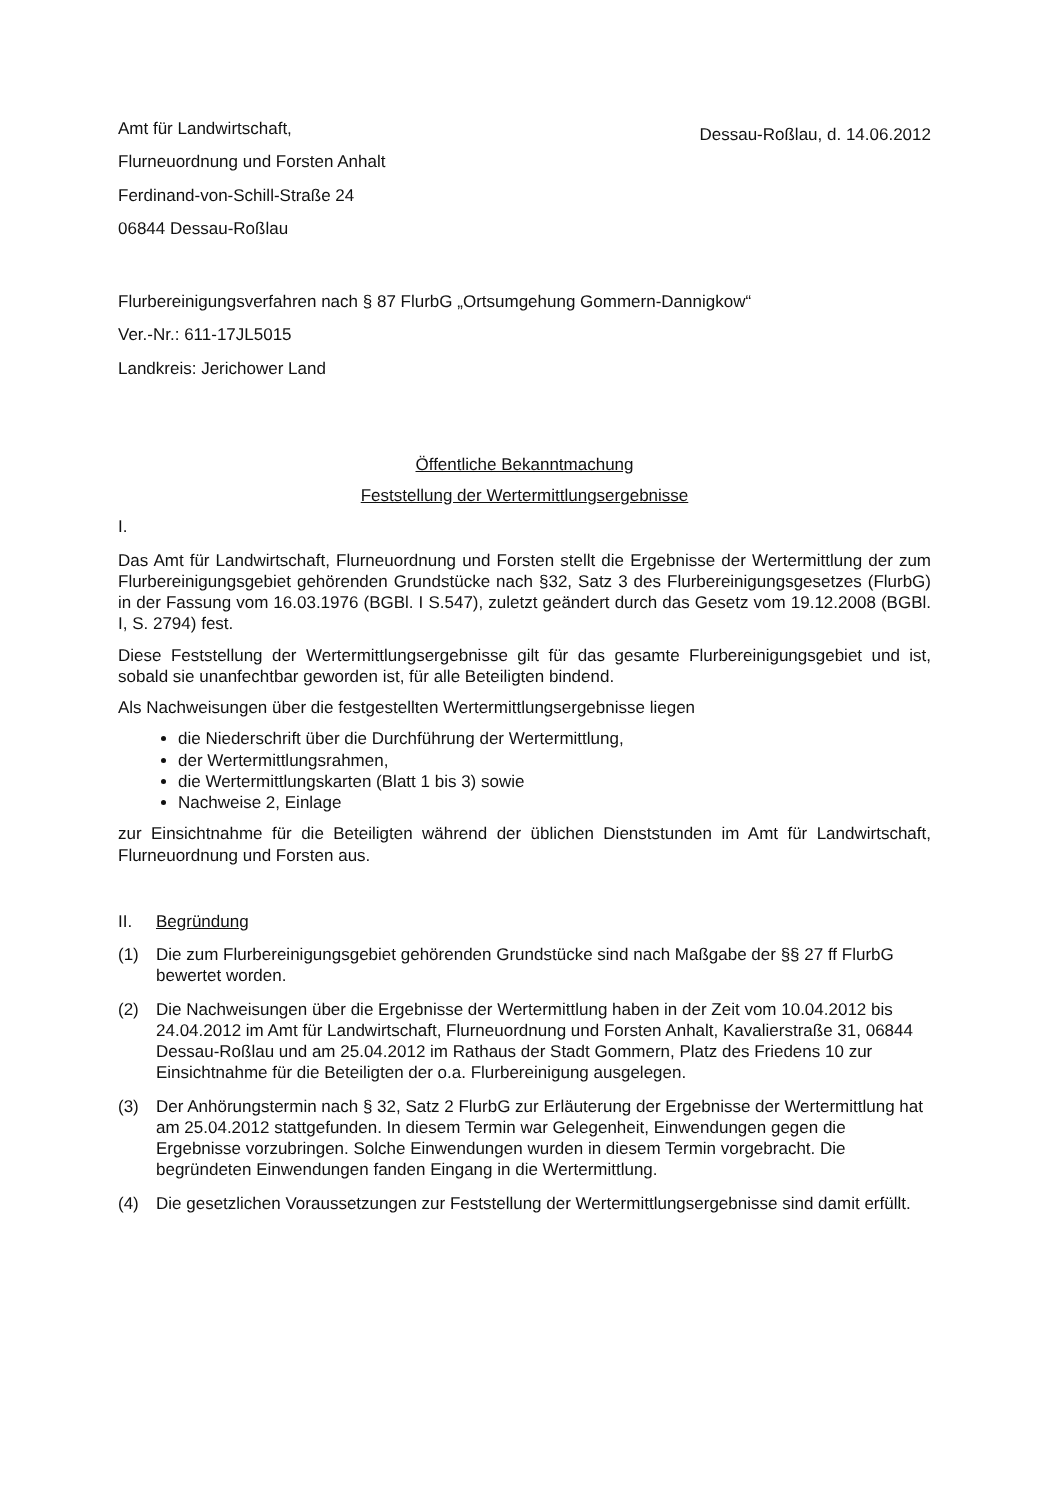Amt für Landwirtschaft,
Flurneuordnung und Forsten Anhalt
Ferdinand-von-Schill-Straße 24
06844 Dessau-Roßlau
Dessau-Roßlau, d. 14.06.2012
Flurbereinigungsverfahren nach § 87 FlurbG „Ortsumgehung Gommern-Dannigkow“
Ver.-Nr.: 611-17JL5015
Landkreis: Jerichower Land
Öffentliche Bekanntmachung
Feststellung der Wertermittlungsergebnisse
I.
Das Amt für Landwirtschaft, Flurneuordnung und Forsten stellt die Ergebnisse der Wertermittlung der zum Flurbereinigungsgebiet gehörenden Grundstücke nach §32, Satz 3 des Flurbereinigungsgesetzes (FlurbG) in der Fassung vom 16.03.1976 (BGBl. I S.547), zuletzt geändert durch das Gesetz vom 19.12.2008 (BGBl. I, S. 2794) fest.
Diese Feststellung der Wertermittlungsergebnisse gilt für das gesamte Flurbereinigungsgebiet und ist, sobald sie unanfechtbar geworden ist, für alle Beteiligten bindend.
Als Nachweisungen über die festgestellten Wertermittlungsergebnisse liegen
die Niederschrift über die Durchführung der Wertermittlung,
der Wertermittlungsrahmen,
die Wertermittlungskarten (Blatt 1 bis 3) sowie
Nachweise 2, Einlage
zur Einsichtnahme für die Beteiligten während der üblichen Dienststunden im Amt für Landwirtschaft, Flurneuordnung und Forsten aus.
II. Begründung
(1) Die zum Flurbereinigungsgebiet gehörenden Grundstücke sind nach Maßgabe der §§ 27 ff FlurbG bewertet worden.
(2) Die Nachweisungen über die Ergebnisse der Wertermittlung haben in der Zeit vom 10.04.2012 bis 24.04.2012 im Amt für Landwirtschaft, Flurneuordnung und Forsten Anhalt, Kavalierstraße 31, 06844 Dessau-Roßlau und am 25.04.2012 im Rathaus der Stadt Gommern, Platz des Friedens 10 zur Einsichtnahme für die Beteiligten der o.a. Flurbereinigung ausgelegen.
(3) Der Anhörungstermin nach § 32, Satz 2 FlurbG zur Erläuterung der Ergebnisse der Wertermittlung hat am 25.04.2012 stattgefunden. In diesem Termin war Gelegenheit, Einwendungen gegen die Ergebnisse vorzubringen. Solche Einwendungen wurden in diesem Termin vorgebracht. Die begründeten Einwendungen fanden Eingang in die Wertermittlung.
(4) Die gesetzlichen Voraussetzungen zur Feststellung der Wertermittlungsergebnisse sind damit erfüllt.